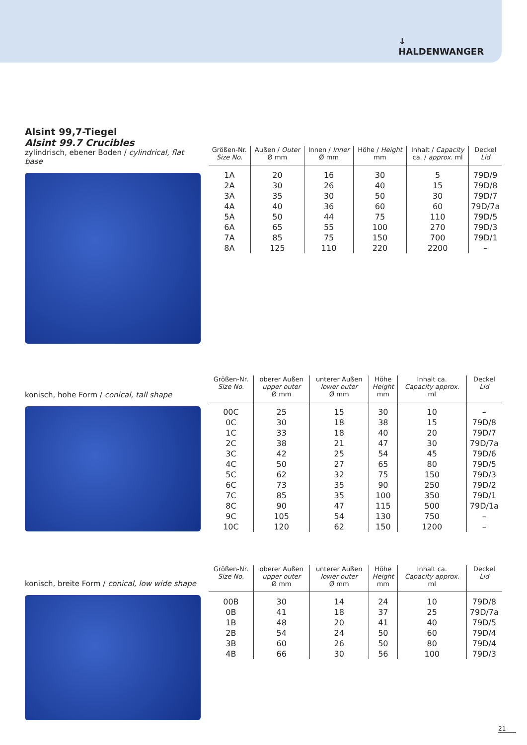↓
HALDENWANGER
Alsint 99,7-Tiegel
Alsint 99.7 Crucibles
zylindrisch, ebener Boden / cylindrical, flat base
| Größen-Nr. Size No. | Außen / Outer Ø mm | Innen / Inner Ø mm | Höhe / Height mm | Inhalt / Capacity ca. / approx. ml | Deckel Lid |
| --- | --- | --- | --- | --- | --- |
| 1A | 20 | 16 | 30 | 5 | 79D/9 |
| 2A | 30 | 26 | 40 | 15 | 79D/8 |
| 3A | 35 | 30 | 50 | 30 | 79D/7 |
| 4A | 40 | 36 | 60 | 60 | 79D/7a |
| 5A | 50 | 44 | 75 | 110 | 79D/5 |
| 6A | 65 | 55 | 100 | 270 | 79D/3 |
| 7A | 85 | 75 | 150 | 700 | 79D/1 |
| 8A | 125 | 110 | 220 | 2200 | – |
konisch, hohe Form / conical, tall shape
| Größen-Nr. Size No. | oberer Außen upper outer Ø mm | unterer Außen lower outer Ø mm | Höhe Height mm | Inhalt ca. Capacity approx. ml | Deckel Lid |
| --- | --- | --- | --- | --- | --- |
| 00C | 25 | 15 | 30 | 10 | – |
| 0C | 30 | 18 | 38 | 15 | 79D/8 |
| 1C | 33 | 18 | 40 | 20 | 79D/7 |
| 2C | 38 | 21 | 47 | 30 | 79D/7a |
| 3C | 42 | 25 | 54 | 45 | 79D/6 |
| 4C | 50 | 27 | 65 | 80 | 79D/5 |
| 5C | 62 | 32 | 75 | 150 | 79D/3 |
| 6C | 73 | 35 | 90 | 250 | 79D/2 |
| 7C | 85 | 35 | 100 | 350 | 79D/1 |
| 8C | 90 | 47 | 115 | 500 | 79D/1a |
| 9C | 105 | 54 | 130 | 750 | – |
| 10C | 120 | 62 | 150 | 1200 | – |
konisch, breite Form / conical, low wide shape
| Größen-Nr. Size No. | oberer Außen upper outer Ø mm | unterer Außen lower outer Ø mm | Höhe Height mm | Inhalt ca. Capacity approx. ml | Deckel Lid |
| --- | --- | --- | --- | --- | --- |
| 00B | 30 | 14 | 24 | 10 | 79D/8 |
| 0B | 41 | 18 | 37 | 25 | 79D/7a |
| 1B | 48 | 20 | 41 | 40 | 79D/5 |
| 2B | 54 | 24 | 50 | 60 | 79D/4 |
| 3B | 60 | 26 | 50 | 80 | 79D/4 |
| 4B | 66 | 30 | 56 | 100 | 79D/3 |
21